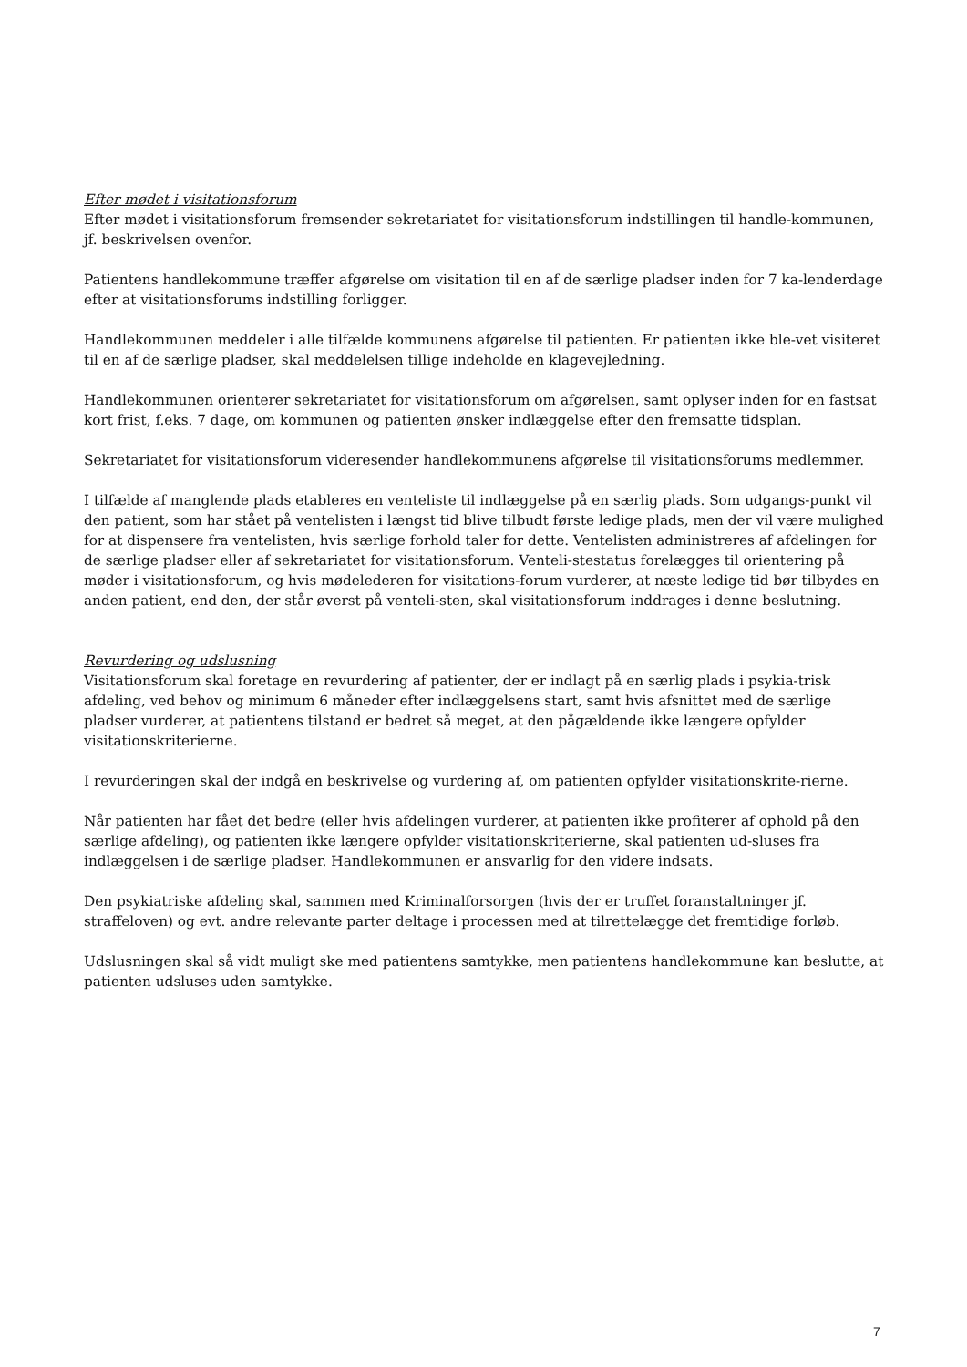Efter mødet i visitationsforum
Efter mødet i visitationsforum fremsender sekretariatet for visitationsforum indstillingen til handle-kommunen, jf. beskrivelsen ovenfor.
Patientens handlekommune træffer afgørelse om visitation til en af de særlige pladser inden for 7 ka-lenderdage efter at visitationsforums indstilling forligger.
Handlekommunen meddeler i alle tilfælde kommunens afgørelse til patienten. Er patienten ikke ble-vet visiteret til en af de særlige pladser, skal meddelelsen tillige indeholde en klagevejledning.
Handlekommunen orienterer sekretariatet for visitationsforum om afgørelsen, samt oplyser inden for en fastsat kort frist, f.eks. 7 dage, om kommunen og patienten ønsker indlæggelse efter den fremsatte tidsplan.
Sekretariatet for visitationsforum videresender handlekommunens afgørelse til visitationsforums medlemmer.
I tilfælde af manglende plads etableres en venteliste til indlæggelse på en særlig plads. Som udgangs-punkt vil den patient, som har stået på ventelisten i længst tid blive tilbudt første ledige plads, men der vil være mulighed for at dispensere fra ventelisten, hvis særlige forhold taler for dette. Ventelisten administreres af afdelingen for de særlige pladser eller af sekretariatet for visitationsforum. Venteli-stestatus forelægges til orientering på møder i visitationsforum, og hvis mødelederen for visitations-forum vurderer, at næste ledige tid bør tilbydes en anden patient, end den, der står øverst på venteli-sten, skal visitationsforum inddrages i denne beslutning.
Revurdering og udslusning
Visitationsforum skal foretage en revurdering af patienter, der er indlagt på en særlig plads i psykia-trisk afdeling, ved behov og minimum 6 måneder efter indlæggelsens start, samt hvis afsnittet med de særlige pladser vurderer, at patientens tilstand er bedret så meget, at den pågældende ikke længere opfylder visitationskriterierne.
I revurderingen skal der indgå en beskrivelse og vurdering af, om patienten opfylder visitationskrite-rierne.
Når patienten har fået det bedre (eller hvis afdelingen vurderer, at patienten ikke profiterer af ophold på den særlige afdeling), og patienten ikke længere opfylder visitationskriterierne, skal patienten ud-sluses fra indlæggelsen i de særlige pladser. Handlekommunen er ansvarlig for den videre indsats.
Den psykiatriske afdeling skal, sammen med Kriminalforsorgen (hvis der er truffet foranstaltninger jf. straffeloven) og evt. andre relevante parter deltage i processen med at tilrettelægge det fremtidige forløb.
Udslusningen skal så vidt muligt ske med patientens samtykke, men patientens handlekommune kan beslutte, at patienten udsluses uden samtykke.
7